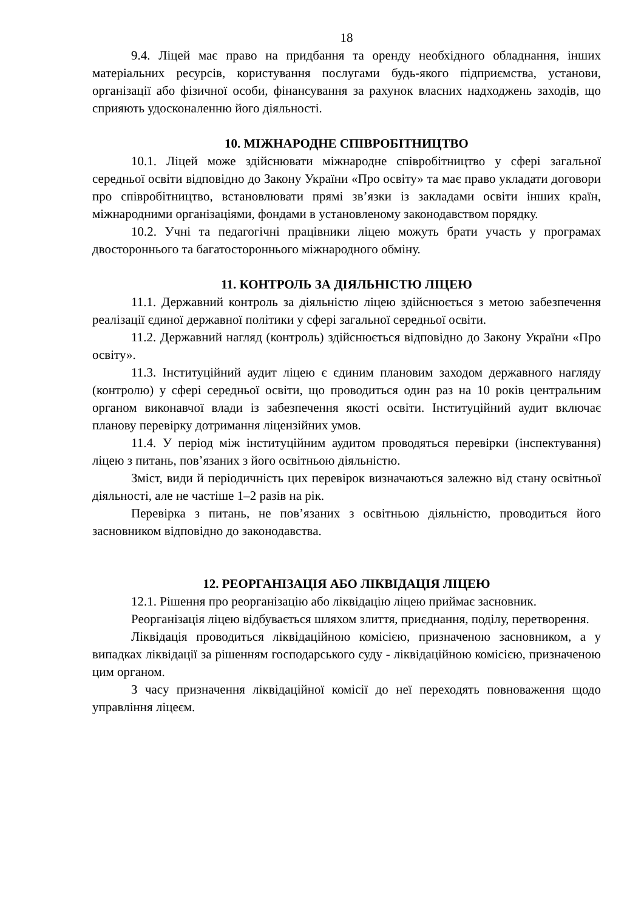18
9.4. Ліцей має право на придбання та оренду необхідного обладнання, інших матеріальних ресурсів, користування послугами будь-якого підприємства, установи, організації або фізичної особи, фінансування за рахунок власних надходжень заходів, що сприяють удосконаленню його діяльності.
10. МІЖНАРОДНЕ СПІВРОБІТНИЦТВО
10.1. Ліцей може здійснювати міжнародне співробітництво у сфері загальної середньої освіти відповідно до Закону України «Про освіту» та має право укладати договори про співробітництво, встановлювати прямі зв’язки із закладами освіти інших країн, міжнародними організаціями, фондами в установленому законодавством порядку.
10.2. Учні та педагогічні працівники ліцею можуть брати участь у програмах двостороннього та багатостороннього міжнародного обміну.
11. КОНТРОЛЬ ЗА ДІЯЛЬНІСТЮ ЛІЦЕЮ
11.1. Державний контроль за діяльністю ліцею здійснюється з метою забезпечення реалізації єдиної державної політики у сфері загальної середньої освіти.
11.2. Державний нагляд (контроль) здійснюється відповідно до Закону України «Про освіту».
11.3. Інституційний аудит ліцею є єдиним плановим заходом державного нагляду (контролю) у сфері середньої освіти, що проводиться один раз на 10 років центральним органом виконавчої влади із забезпечення якості освіти. Інституційний аудит включає планову перевірку дотримання ліцензійних умов.
11.4. У період між інституційним аудитом проводяться перевірки (інспектування) ліцею з питань, пов’язаних з його освітньою діяльністю.
Зміст, види й періодичність цих перевірок визначаються залежно від стану освітньої діяльності, але не частіше 1–2 разів на рік.
Перевірка з питань, не пов’язаних з освітньою діяльністю, проводиться його засновником відповідно до законодавства.
12. РЕОРГАНІЗАЦІЯ АБО ЛІКВІДАЦІЯ ЛІЦЕЮ
12.1. Рішення про реорганізацію або ліквідацію ліцею приймає засновник.
Реорганізація ліцею відбувається шляхом злиття, приєднання, поділу, перетворення.
Ліквідація проводиться ліквідаційною комісією, призначеною засновником, а у випадках ліквідації за рішенням господарського суду - ліквідаційною комісією, призначеною цим органом.
З часу призначення ліквідаційної комісії до неї переходять повноваження щодо управління ліцеєм.